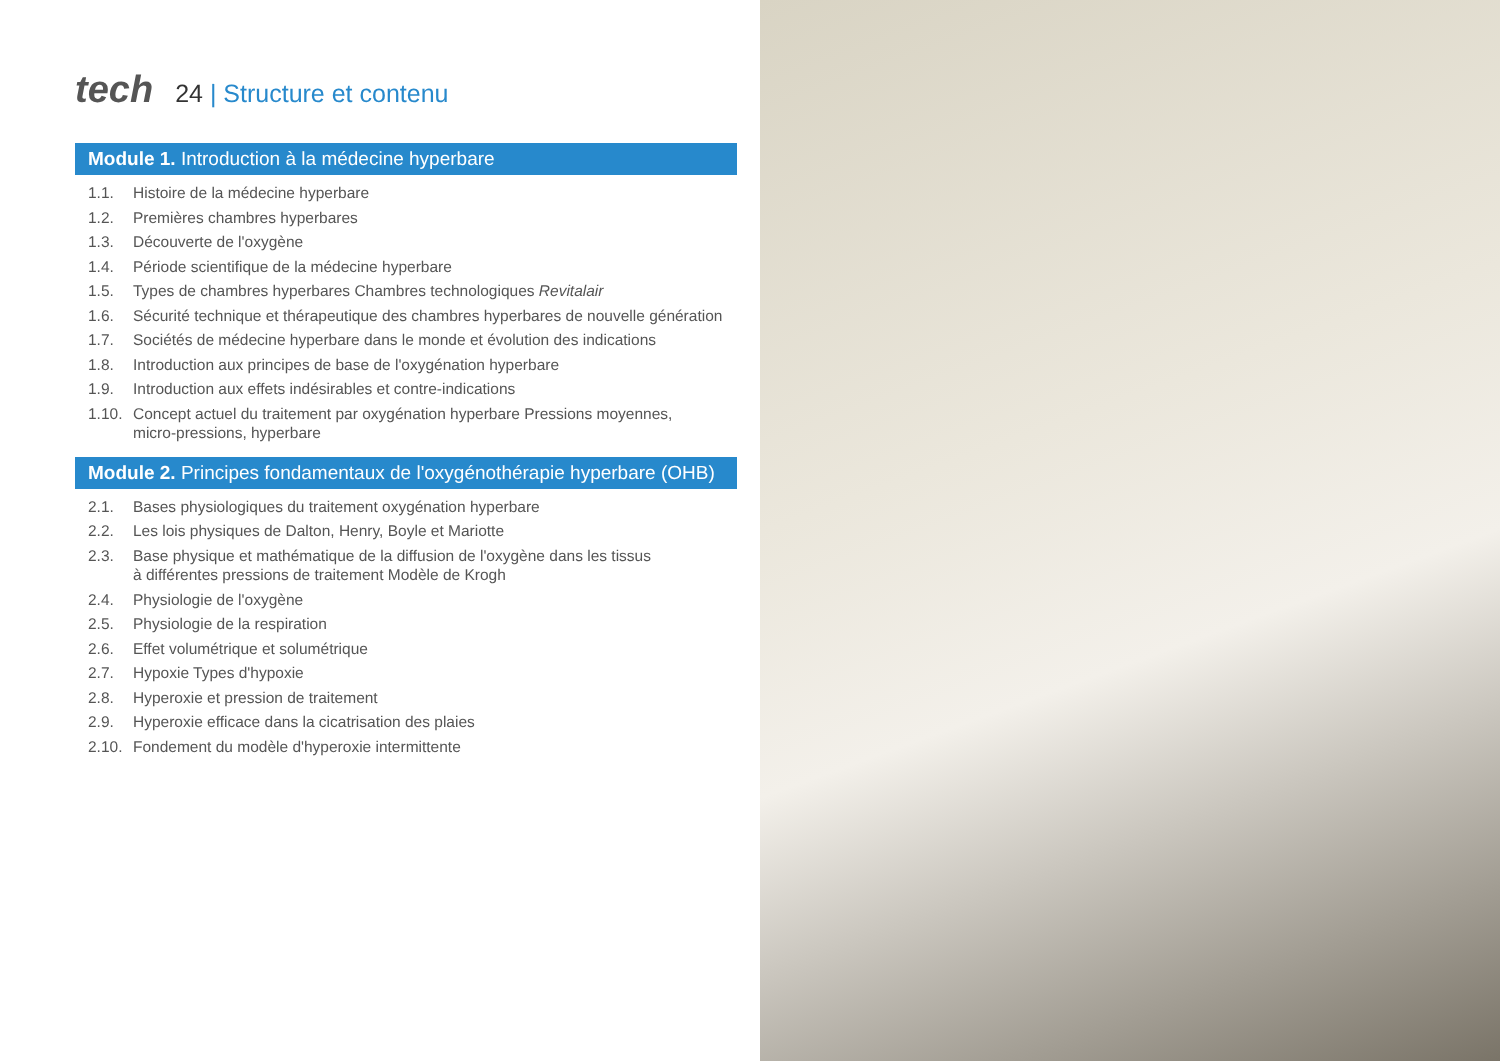tech
24 | Structure et contenu
Module 1. Introduction à la médecine hyperbare
1.1. Histoire de la médecine hyperbare
1.2. Premières chambres hyperbares
1.3. Découverte de l'oxygène
1.4. Période scientifique de la médecine hyperbare
1.5. Types de chambres hyperbares Chambres technologiques Revitalair
1.6. Sécurité technique et thérapeutique des chambres hyperbares de nouvelle génération
1.7. Sociétés de médecine hyperbare dans le monde et évolution des indications
1.8. Introduction aux principes de base de l'oxygénation hyperbare
1.9. Introduction aux effets indésirables et contre-indications
1.10. Concept actuel du traitement par oxygénation hyperbare Pressions moyennes,
micro-pressions, hyperbare
Module 2. Principes fondamentaux de l'oxygénothérapie hyperbare (OHB)
2.1. Bases physiologiques du traitement oxygénation hyperbare
2.2. Les lois physiques de Dalton, Henry, Boyle et Mariotte
2.3. Base physique et mathématique de la diffusion de l'oxygène dans les tissus
à différentes pressions de traitement Modèle de Krogh
2.4. Physiologie de l'oxygène
2.5. Physiologie de la respiration
2.6. Effet volumétrique et solumétrique
2.7. Hypoxie Types d'hypoxie
2.8. Hyperoxie et pression de traitement
2.9. Hyperoxie efficace dans la cicatrisation des plaies
2.10. Fondement du modèle d'hyperoxie intermittente